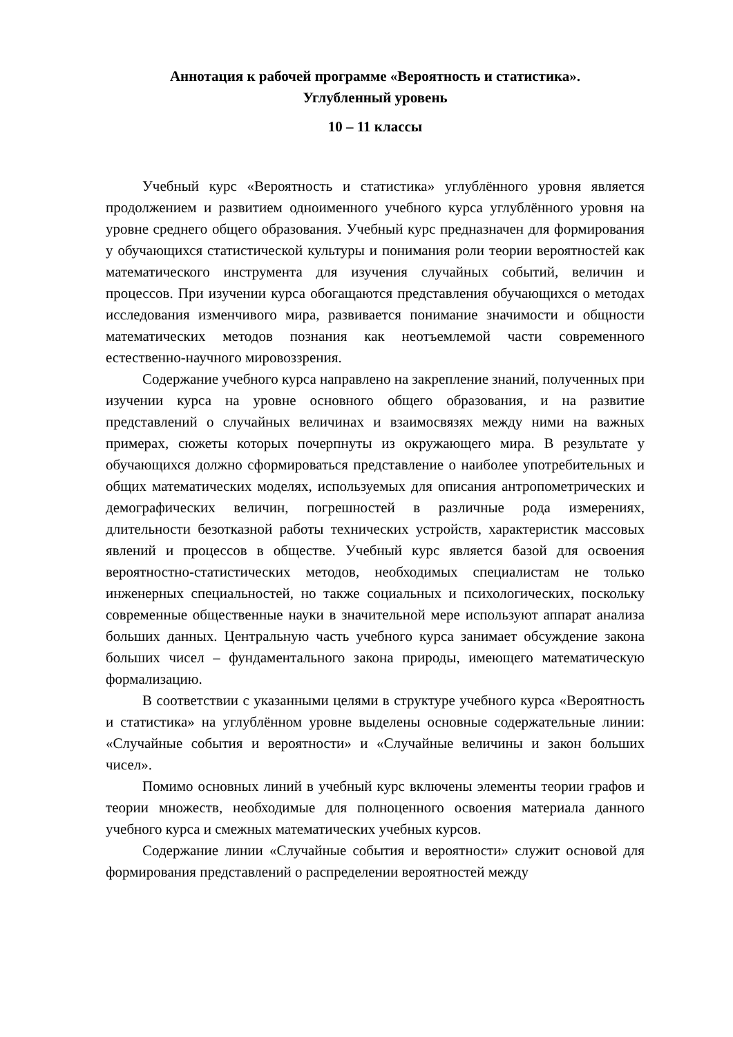Аннотация к рабочей программе «Вероятность и статистика».
Углубленный уровень
10 – 11 классы
Учебный курс «Вероятность и статистика» углублённого уровня является продолжением и развитием одноименного учебного курса углублённого уровня на уровне среднего общего образования. Учебный курс предназначен для формирования у обучающихся статистической культуры и понимания роли теории вероятностей как математического инструмента для изучения случайных событий, величин и процессов. При изучении курса обогащаются представления обучающихся о методах исследования изменчивого мира, развивается понимание значимости и общности математических методов познания как неотъемлемой части современного естественно-научного мировоззрения.
Содержание учебного курса направлено на закрепление знаний, полученных при изучении курса на уровне основного общего образования, и на развитие представлений о случайных величинах и взаимосвязях между ними на важных примерах, сюжеты которых почерпнуты из окружающего мира. В результате у обучающихся должно сформироваться представление о наиболее употребительных и общих математических моделях, используемых для описания антропометрических и демографических величин, погрешностей в различные рода измерениях, длительности безотказной работы технических устройств, характеристик массовых явлений и процессов в обществе. Учебный курс является базой для освоения вероятностно-статистических методов, необходимых специалистам не только инженерных специальностей, но также социальных и психологических, поскольку современные общественные науки в значительной мере используют аппарат анализа больших данных. Центральную часть учебного курса занимает обсуждение закона больших чисел – фундаментального закона природы, имеющего математическую формализацию.
В соответствии с указанными целями в структуре учебного курса «Вероятность и статистика» на углублённом уровне выделены основные содержательные линии: «Случайные события и вероятности» и «Случайные величины и закон больших чисел».
Помимо основных линий в учебный курс включены элементы теории графов и теории множеств, необходимые для полноценного освоения материала данного учебного курса и смежных математических учебных курсов.
Содержание линии «Случайные события и вероятности» служит основой для формирования представлений о распределении вероятностей между